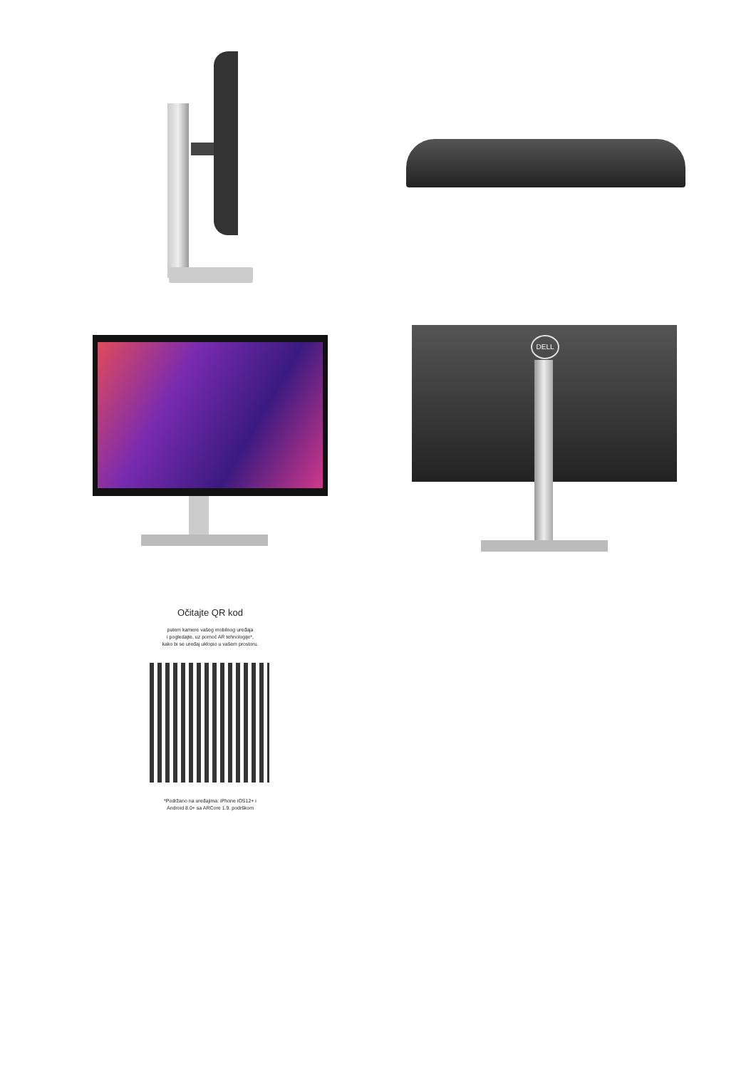DELL
Očitajte QR kod
putem kamere vašeg mobilnog uređaja
i pogledajte, uz pomoć AR tehnologije*,
kako bi se uređaj uklopio u vašem prostoru.
*Podržano na uređajima: iPhone iOS12+ i
Android 8.0+ sa ARCore 1.9. podrškom